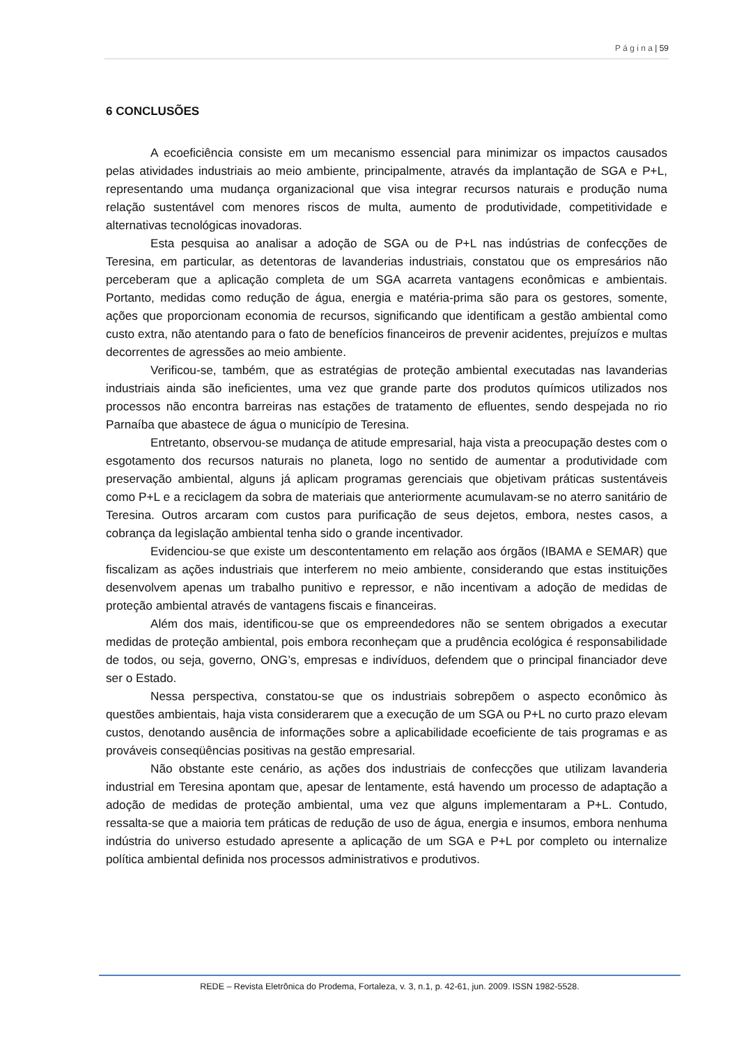P á g i n a | 59
6 CONCLUSÕES
A ecoeficiência consiste em um mecanismo essencial para minimizar os impactos causados pelas atividades industriais ao meio ambiente, principalmente, através da implantação de SGA e P+L, representando uma mudança organizacional que visa integrar recursos naturais e produção numa relação sustentável com menores riscos de multa, aumento de produtividade, competitividade e alternativas tecnológicas inovadoras.
Esta pesquisa ao analisar a adoção de SGA ou de P+L nas indústrias de confecções de Teresina, em particular, as detentoras de lavanderias industriais, constatou que os empresários não perceberam que a aplicação completa de um SGA acarreta vantagens econômicas e ambientais. Portanto, medidas como redução de água, energia e matéria-prima são para os gestores, somente, ações que proporcionam economia de recursos, significando que identificam a gestão ambiental como custo extra, não atentando para o fato de benefícios financeiros de prevenir acidentes, prejuízos e multas decorrentes de agressões ao meio ambiente.
Verificou-se, também, que as estratégias de proteção ambiental executadas nas lavanderias industriais ainda são ineficientes, uma vez que grande parte dos produtos químicos utilizados nos processos não encontra barreiras nas estações de tratamento de efluentes, sendo despejada no rio Parnaíba que abastece de água o município de Teresina.
Entretanto, observou-se mudança de atitude empresarial, haja vista a preocupação destes com o esgotamento dos recursos naturais no planeta, logo no sentido de aumentar a produtividade com preservação ambiental, alguns já aplicam programas gerenciais que objetivam práticas sustentáveis como P+L e a reciclagem da sobra de materiais que anteriormente acumulavam-se no aterro sanitário de Teresina. Outros arcaram com custos para purificação de seus dejetos, embora, nestes casos, a cobrança da legislação ambiental tenha sido o grande incentivador.
Evidenciou-se que existe um descontentamento em relação aos órgãos (IBAMA e SEMAR) que fiscalizam as ações industriais que interferem no meio ambiente, considerando que estas instituições desenvolvem apenas um trabalho punitivo e repressor, e não incentivam a adoção de medidas de proteção ambiental através de vantagens fiscais e financeiras.
Além dos mais, identificou-se que os empreendedores não se sentem obrigados a executar medidas de proteção ambiental, pois embora reconheçam que a prudência ecológica é responsabilidade de todos, ou seja, governo, ONG’s, empresas e indivíduos, defendem que o principal financiador deve ser o Estado.
Nessa perspectiva, constatou-se que os industriais sobrepõem o aspecto econômico às questões ambientais, haja vista considerarem que a execução de um SGA ou P+L no curto prazo elevam custos, denotando ausência de informações sobre a aplicabilidade ecoeficiente de tais programas e as prováveis conseqüências positivas na gestão empresarial.
Não obstante este cenário, as ações dos industriais de confecções que utilizam lavanderia industrial em Teresina apontam que, apesar de lentamente, está havendo um processo de adaptação a adoção de medidas de proteção ambiental, uma vez que alguns implementaram a P+L. Contudo, ressalta-se que a maioria tem práticas de redução de uso de água, energia e insumos, embora nenhuma indústria do universo estudado apresente a aplicação de um SGA e P+L por completo ou internalize política ambiental definida nos processos administrativos e produtivos.
REDE – Revista Eletrônica do Prodema, Fortaleza, v. 3, n.1, p. 42-61, jun. 2009. ISSN 1982-5528.